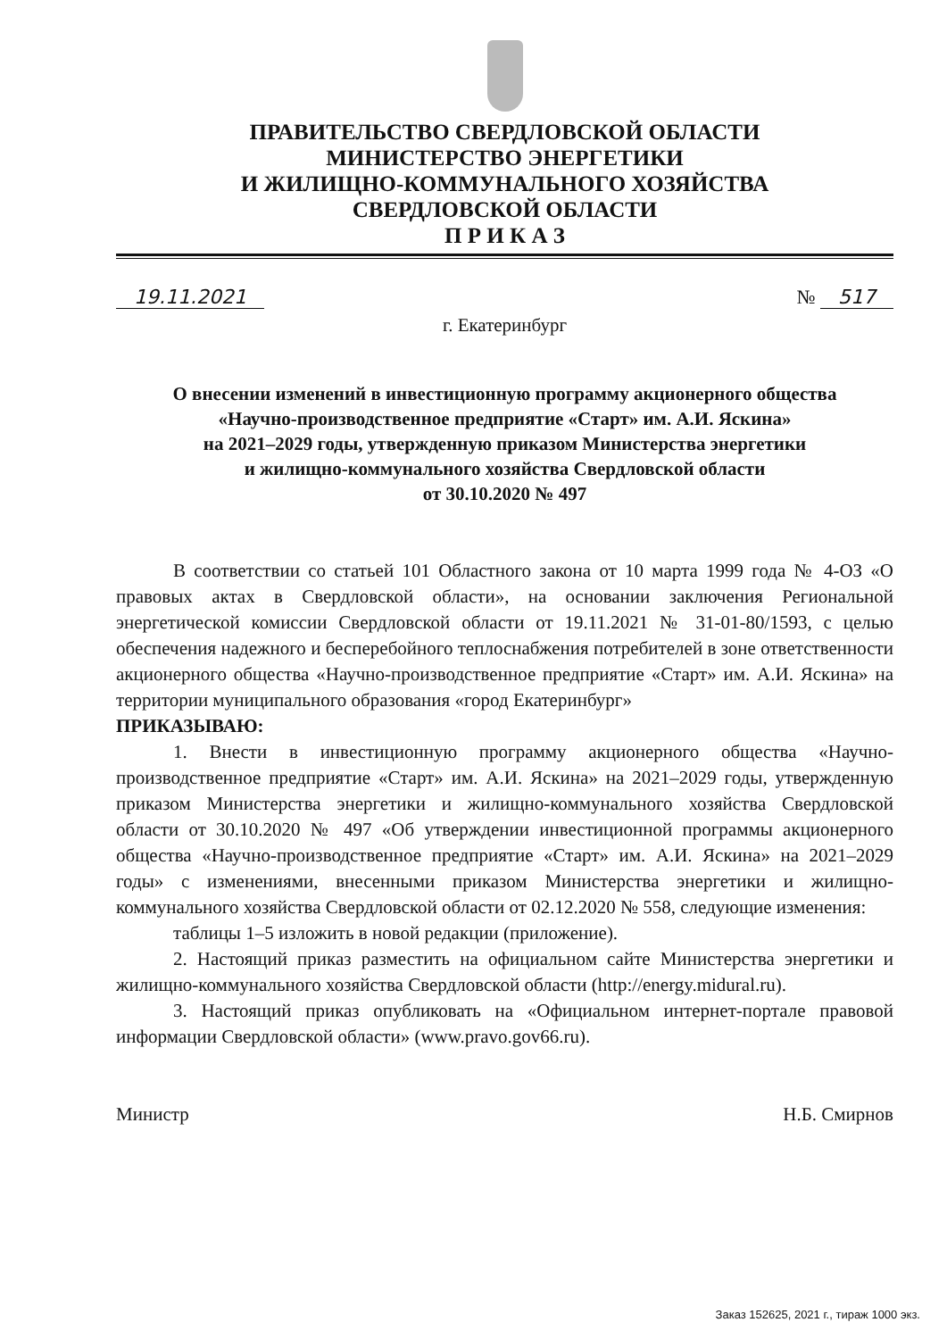ПРАВИТЕЛЬСТВО СВЕРДЛОВСКОЙ ОБЛАСТИ
МИНИСТЕРСТВО ЭНЕРГЕТИКИ
И ЖИЛИЩНО-КОММУНАЛЬНОГО ХОЗЯЙСТВА
СВЕРДЛОВСКОЙ ОБЛАСТИ
П Р И К А З
19.11.2021 № 517
г. Екатеринбург
О внесении изменений в инвестиционную программу акционерного общества
«Научно-производственное предприятие «Старт» им. А.И. Яскина»
на 2021–2029 годы, утвержденную приказом Министерства энергетики
и жилищно-коммунального хозяйства Свердловской области
от 30.10.2020 № 497
В соответствии со статьей 101 Областного закона от 10 марта 1999 года № 4-ОЗ «О правовых актах в Свердловской области», на основании заключения Региональной энергетической комиссии Свердловской области от 19.11.2021 № 31-01-80/1593, с целью обеспечения надежного и бесперебойного теплоснабжения потребителей в зоне ответственности акционерного общества «Научно-производственное предприятие «Старт» им. А.И. Яскина» на территории муниципального образования «город Екатеринбург»
ПРИКАЗЫВАЮ:
1. Внести в инвестиционную программу акционерного общества «Научно-производственное предприятие «Старт» им. А.И. Яскина» на 2021–2029 годы, утвержденную приказом Министерства энергетики и жилищно-коммунального хозяйства Свердловской области от 30.10.2020 № 497 «Об утверждении инвестиционной программы акционерного общества «Научно-производственное предприятие «Старт» им. А.И. Яскина» на 2021–2029 годы» с изменениями, внесенными приказом Министерства энергетики и жилищно-коммунального хозяйства Свердловской области от 02.12.2020 № 558, следующие изменения:
таблицы 1–5 изложить в новой редакции (приложение).
2. Настоящий приказ разместить на официальном сайте Министерства энергетики и жилищно-коммунального хозяйства Свердловской области (http://energy.midural.ru).
3. Настоящий приказ опубликовать на «Официальном интернет-портале правовой информации Свердловской области» (www.pravo.gov66.ru).
Министр Н.Б. Смирнов
Заказ 152625, 2021 г., тираж 1000 экз.